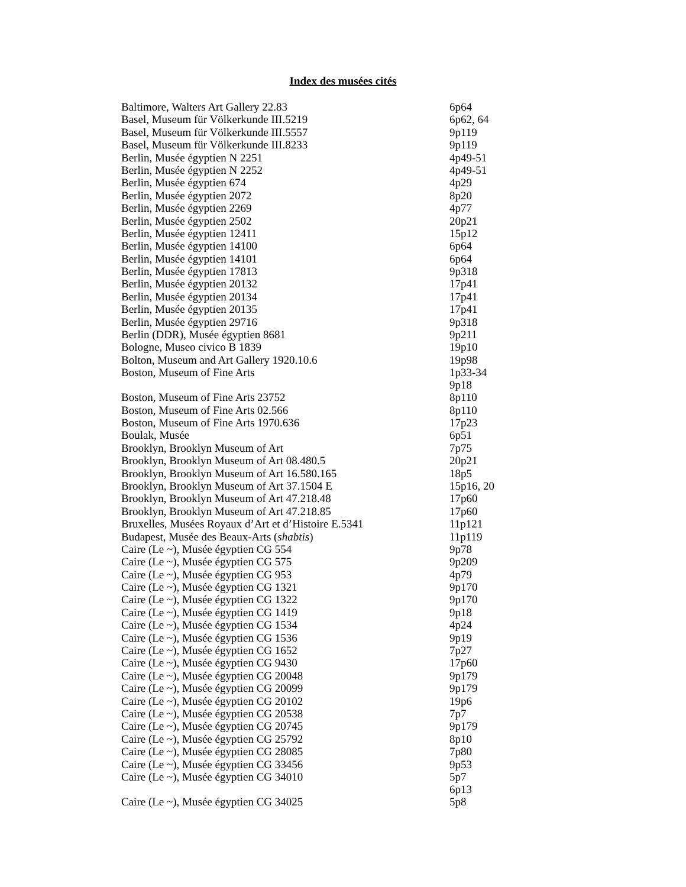Index des musées cités
| Baltimore, Walters Art Gallery 22.83 | 6p64 |
| Basel, Museum für Völkerkunde III.5219 | 6p62, 64 |
| Basel, Museum für Völkerkunde III.5557 | 9p119 |
| Basel, Museum für Völkerkunde III.8233 | 9p119 |
| Berlin, Musée égyptien N 2251 | 4p49-51 |
| Berlin, Musée égyptien N 2252 | 4p49-51 |
| Berlin, Musée égyptien 674 | 4p29 |
| Berlin, Musée égyptien 2072 | 8p20 |
| Berlin, Musée égyptien 2269 | 4p77 |
| Berlin, Musée égyptien 2502 | 20p21 |
| Berlin, Musée égyptien 12411 | 15p12 |
| Berlin, Musée égyptien 14100 | 6p64 |
| Berlin, Musée égyptien 14101 | 6p64 |
| Berlin, Musée égyptien 17813 | 9p318 |
| Berlin, Musée égyptien 20132 | 17p41 |
| Berlin, Musée égyptien 20134 | 17p41 |
| Berlin, Musée égyptien 20135 | 17p41 |
| Berlin, Musée égyptien 29716 | 9p318 |
| Berlin (DDR), Musée égyptien 8681 | 9p211 |
| Bologne, Museo civico B 1839 | 19p10 |
| Bolton, Museum and Art Gallery 1920.10.6 | 19p98 |
| Boston, Museum of Fine Arts | 1p33-34 9p18 |
| Boston, Museum of Fine Arts 23752 | 8p110 |
| Boston, Museum of Fine Arts 02.566 | 8p110 |
| Boston, Museum of Fine Arts 1970.636 | 17p23 |
| Boulak, Musée | 6p51 |
| Brooklyn, Brooklyn Museum of Art | 7p75 |
| Brooklyn, Brooklyn Museum of Art 08.480.5 | 20p21 |
| Brooklyn, Brooklyn Museum of Art 16.580.165 | 18p5 |
| Brooklyn, Brooklyn Museum of Art 37.1504 E | 15p16, 20 |
| Brooklyn, Brooklyn Museum of Art 47.218.48 | 17p60 |
| Brooklyn, Brooklyn Museum of Art 47.218.85 | 17p60 |
| Bruxelles, Musées Royaux d’Art et d’Histoire E.5341 | 11p121 |
| Budapest, Musée des Beaux-Arts ( shabtis ) | 11p119 |
| Caire (Le ~), Musée égyptien CG 554 | 9p78 |
| Caire (Le ~), Musée égyptien CG 575 | 9p209 |
| Caire (Le ~), Musée égyptien CG 953 | 4p79 |
| Caire (Le ~), Musée égyptien CG 1321 | 9p170 |
| Caire (Le ~), Musée égyptien CG 1322 | 9p170 |
| Caire (Le ~), Musée égyptien CG 1419 | 9p18 |
| Caire (Le ~), Musée égyptien CG 1534 | 4p24 |
| Caire (Le ~), Musée égyptien CG 1536 | 9p19 |
| Caire (Le ~), Musée égyptien CG 1652 | 7p27 |
| Caire (Le ~), Musée égyptien CG 9430 | 17p60 |
| Caire (Le ~), Musée égyptien CG 20048 | 9p179 |
| Caire (Le ~), Musée égyptien CG 20099 | 9p179 |
| Caire (Le ~), Musée égyptien CG 20102 | 19p6 |
| Caire (Le ~), Musée égyptien CG 20538 | 7p7 |
| Caire (Le ~), Musée égyptien CG 20745 | 9p179 |
| Caire (Le ~), Musée égyptien CG 25792 | 8p10 |
| Caire (Le ~), Musée égyptien CG 28085 | 7p80 |
| Caire (Le ~), Musée égyptien CG 33456 | 9p53 |
| Caire (Le ~), Musée égyptien CG 34010 | 5p7 6p13 |
| Caire (Le ~), Musée égyptien CG 34025 | 5p8 |